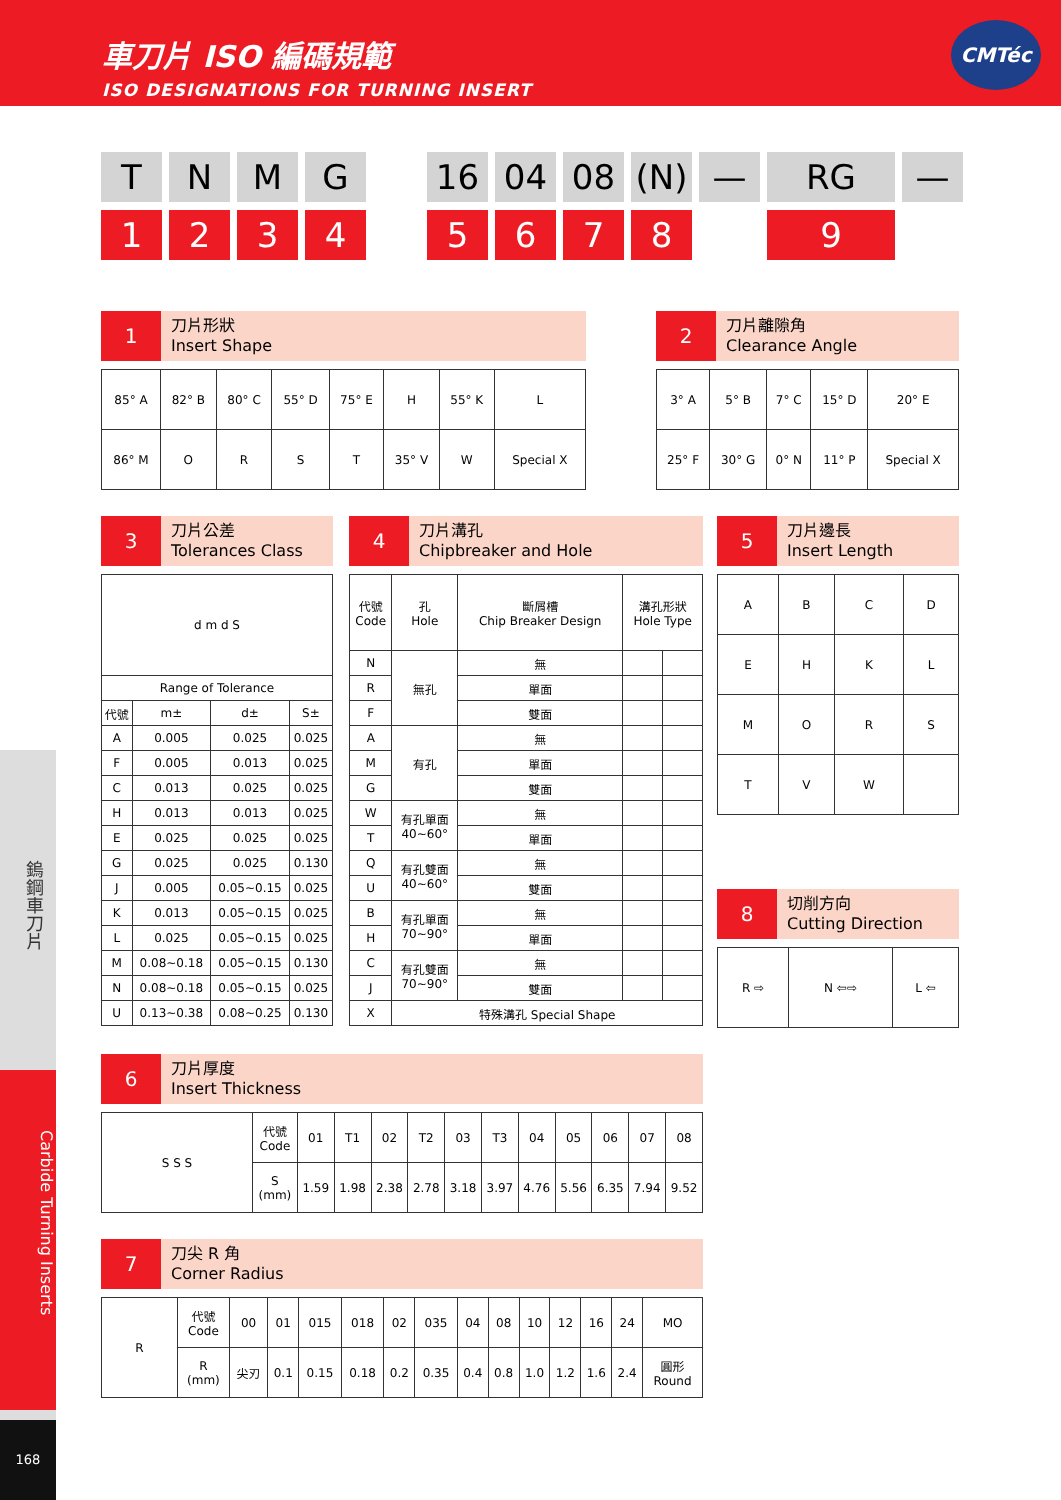車刀片 ISO 編碼規範
ISO DESIGNATIONS FOR TURNING INSERT
CMTéc
T
1
N
2
M
3
G
4
16
5
04
6
08
7
(N)
8
— RG
9
—
1 刀片形狀
Insert Shape
| 85° A | 82° B | 80° C | 55° D | 75° E | H | 55° K | L |
| 86° M | O | R | S | T | 35° V | W | Special X |
2 刀片離隙角
Clearance Angle
| 3° A | 5° B | 7° C | 15° D | 20° E |
| 25° F | 30° G | 0° N | 11° P | Special X |
3 刀片公差
Tolerances Class
| d m d S | | | |
| Range of Tolerance | | | |
| 代號 | m± | d± | S± |
| A | 0.005 | 0.025 | 0.025 |
| F | 0.005 | 0.013 | 0.025 |
| C | 0.013 | 0.025 | 0.025 |
| H | 0.013 | 0.013 | 0.025 |
| E | 0.025 | 0.025 | 0.025 |
| G | 0.025 | 0.025 | 0.130 |
| J | 0.005 | 0.05~0.15 | 0.025 |
| K | 0.013 | 0.05~0.15 | 0.025 |
| L | 0.025 | 0.05~0.15 | 0.025 |
| M | 0.08~0.18 | 0.05~0.15 | 0.130 |
| N | 0.08~0.18 | 0.05~0.15 | 0.025 |
| U | 0.13~0.38 | 0.08~0.25 | 0.130 |
4 刀片溝孔
Chipbreaker and Hole
| 代號 Code | 孔 Hole | 斷屑槽 Chip Breaker Design | 溝孔形狀 Hole Type | |
| --- | --- | --- | --- | --- |
| N | 無孔 | 無 | | |
| R | | 單面 | | |
| F | | 雙面 | | |
| A | 有孔 | 無 | | |
| M | | 單面 | | |
| G | | 雙面 | | |
| W | 有孔單面 40~60° | 無 | | |
| T | | 單面 | | |
| Q | 有孔雙面 40~60° | 無 | | |
| U | | 雙面 | | |
| B | 有孔單面 70~90° | 無 | | |
| H | | 單面 | | |
| C | 有孔雙面 70~90° | 無 | | |
| J | | 雙面 | | |
| X | 特殊溝孔 Special Shape | | | |
5 刀片邊長
Insert Length
| A | B | C | D |
| E | H | K | L |
| M | O | R | S |
| T | V | W | |
8 切削方向
Cutting Direction
| R ⇨ | N ⇦⇨ | L ⇦ |
6 刀片厚度
Insert Thickness
| S S S | 代號 Code | 01 | T1 | 02 | T2 | 03 | T3 | 04 | 05 | 06 | 07 | 08 |
| | S (mm) | 1.59 | 1.98 | 2.38 | 2.78 | 3.18 | 3.97 | 4.76 | 5.56 | 6.35 | 7.94 | 9.52 |
7 刀尖 R 角
Corner Radius
| R | 代號 Code | 00 | 01 | 015 | 018 | 02 | 035 | 04 | 08 | 10 | 12 | 16 | 24 | MO |
| | R (mm) | 尖刃 | 0.1 | 0.15 | 0.18 | 0.2 | 0.35 | 0.4 | 0.8 | 1.0 | 1.2 | 1.6 | 2.4 | 圓形 Round |
鎢鋼車刀片
Carbide Turning Inserts
168